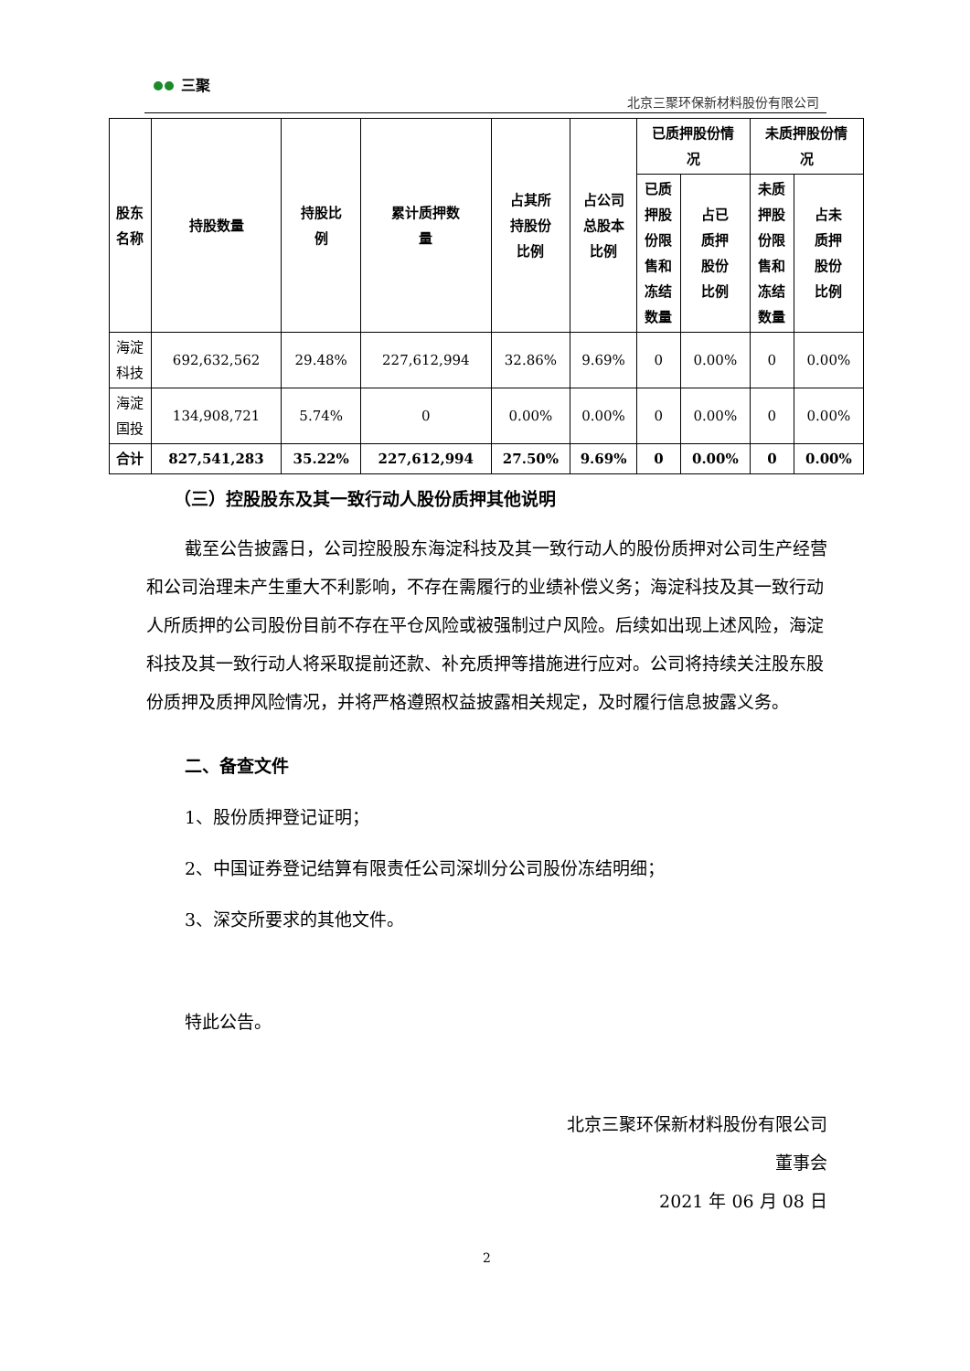三聚
北京三聚环保新材料股份有限公司
| 股东 名称 | 持股数量 | 持股比 例 | 累计质押数 量 | 占其所 持股份 比例 | 占公司 总股本 比例 | 已质押股份情 况 | | 未质押股份情 况 | |
| --- | --- | --- | --- | --- | --- | --- | --- | --- | --- |
| | | | | | | 已质 押股 份限 售和 冻结 数量 | 占已 质押 股份 比例 | 未质 押股 份限 售和 冻结 数量 | 占未 质押 股份 比例 |
| 海淀 科技 | 692,632,562 | 29.48% | 227,612,994 | 32.86% | 9.69% | 0 | 0.00% | 0 | 0.00% |
| 海淀 国投 | 134,908,721 | 5.74% | 0 | 0.00% | 0.00% | 0 | 0.00% | 0 | 0.00% |
| 合计 | 827,541,283 | 35.22% | 227,612,994 | 27.50% | 9.69% | 0 | 0.00% | 0 | 0.00% |
（三）控股股东及其一致行动人股份质押其他说明
截至公告披露日，公司控股股东海淀科技及其一致行动人的股份质押对公司生产经营和公司治理未产生重大不利影响，不存在需履行的业绩补偿义务；海淀科技及其一致行动人所质押的公司股份目前不存在平仓风险或被强制过户风险。后续如出现上述风险，海淀科技及其一致行动人将采取提前还款、补充质押等措施进行应对。公司将持续关注股东股份质押及质押风险情况，并将严格遵照权益披露相关规定，及时履行信息披露义务。
二、备查文件
1、股份质押登记证明；
2、中国证券登记结算有限责任公司深圳分公司股份冻结明细；
3、深交所要求的其他文件。
特此公告。
北京三聚环保新材料股份有限公司
董事会
2021 年 06 月 08 日
2